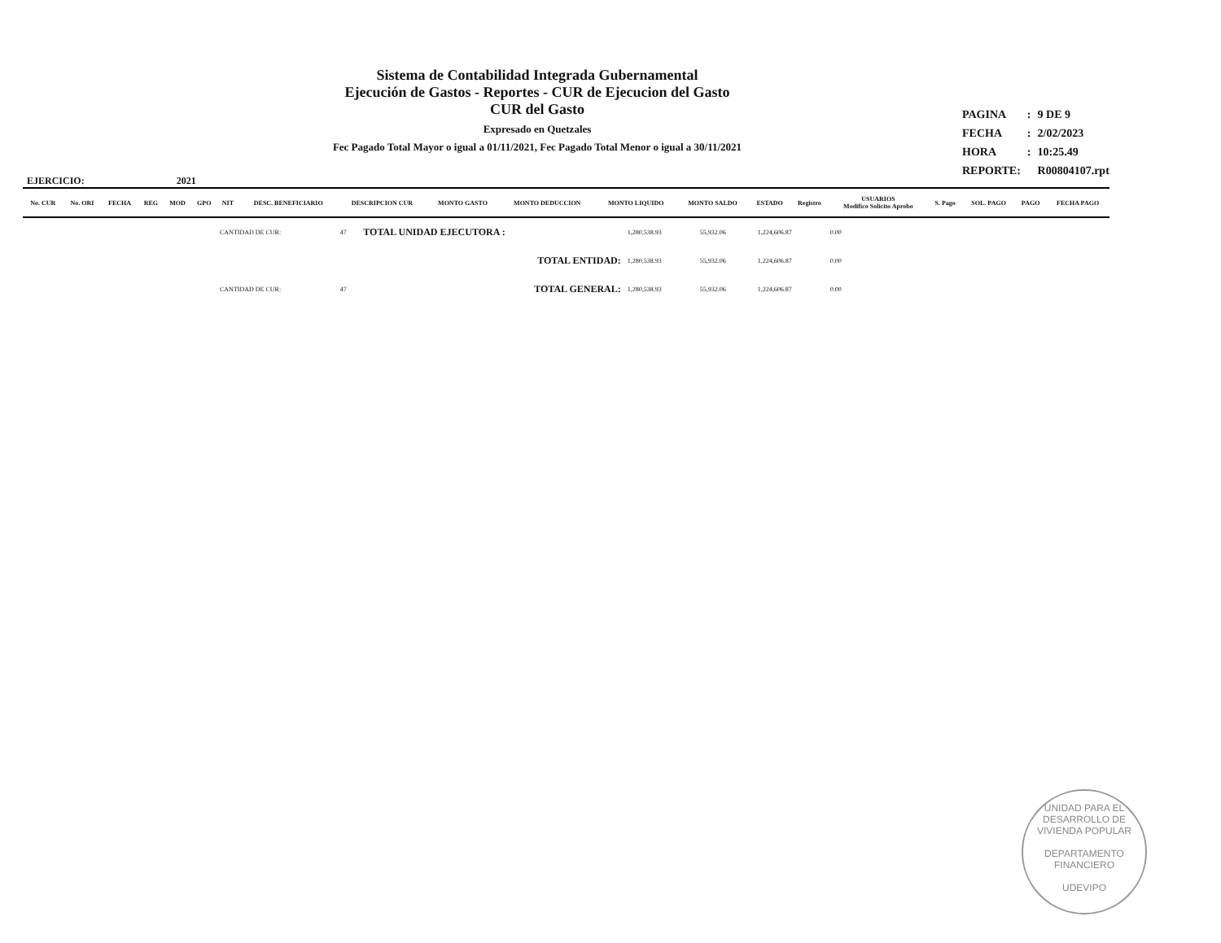Sistema de Contabilidad Integrada Gubernamental
Ejecución de Gastos - Reportes - CUR de Ejecucion del Gasto
CUR del Gasto
Expresado en Quetzales
Fec Pagado Total Mayor o igual a 01/11/2021, Fec Pagado Total Menor o igual a 30/11/2021
| PAGINA | : | 9 DE 9 |
| FECHA | : | 2/02/2023 |
| HORA | : | 10:25.49 |
| REPORTE: | | R00804107.rpt |
EJERCICIO: 2021
| No. CUR | No. ORI | FECHA | REG | MOD | GPO | NIT | DESC. BENEFICIARIO | DESCRIPCION CUR | MONTO GASTO | MONTO DEDUCCION | MONTO LIQUIDO | MONTO SALDO | ESTADO | Registro | USUARIOS Modifico Solicito Aprobo | S. Pago | SOL. PAGO | PAGO | FECHA PAGO |
| --- | --- | --- | --- | --- | --- | --- | --- | --- | --- | --- | --- | --- | --- | --- | --- | --- | --- | --- | --- |
| | CANTIDAD DE CUR: | 47 | TOTAL UNIDAD EJECUTORA : | 1,280,538.93 | 55,932.06 | 1,224,606.87 | 0.00 | |
| | | | TOTAL ENTIDAD: | 1,280,538.93 | 55,932.06 | 1,224,606.87 | 0.00 | |
| | CANTIDAD DE CUR: | 47 | TOTAL GENERAL: | 1,280,538.93 | 55,932.06 | 1,224,606.87 | 0.00 | |
UNIDAD PARA EL DESARROLLO DE VIVIENDA POPULAR
DEPARTAMENTO FINANCIERO
UDEVIPO